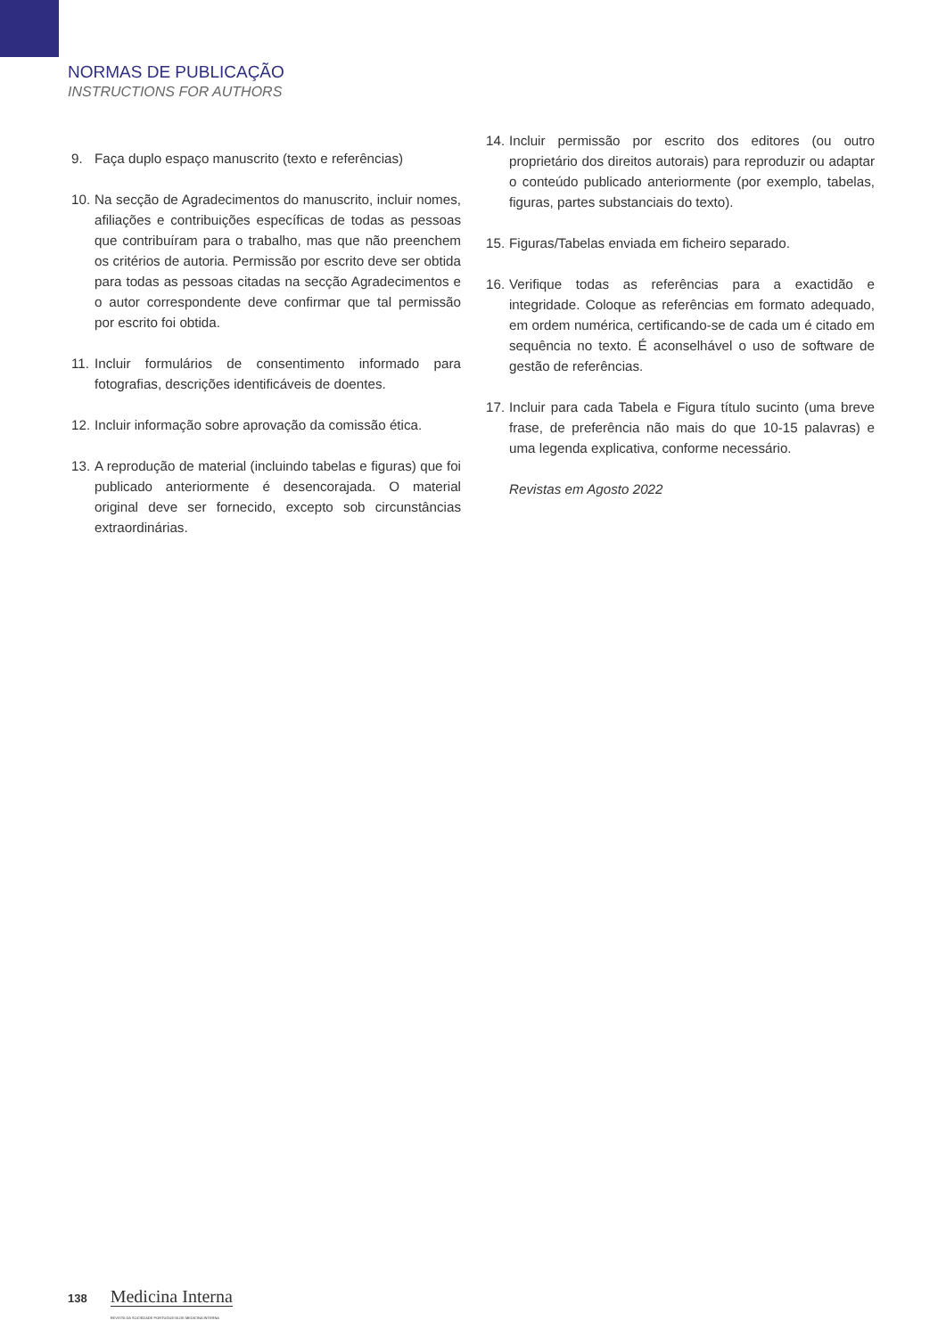NORMAS DE PUBLICAÇÃO
INSTRUCTIONS FOR AUTHORS
9. Faça duplo espaço manuscrito (texto e referências)
10. Na secção de Agradecimentos do manuscrito, incluir nomes, afiliações e contribuições específicas de todas as pessoas que contribuíram para o trabalho, mas que não preenchem os critérios de autoria. Permissão por escrito deve ser obtida para todas as pessoas citadas na secção Agradecimentos e o autor correspondente deve confirmar que tal permissão por escrito foi obtida.
11. Incluir formulários de consentimento informado para fotografias, descrições identificáveis de doentes.
12. Incluir informação sobre aprovação da comissão ética.
13. A reprodução de material (incluindo tabelas e figuras) que foi publicado anteriormente é desencorajada. O material original deve ser fornecido, excepto sob circunstâncias extraordinárias.
14. Incluir permissão por escrito dos editores (ou outro proprietário dos direitos autorais) para reproduzir ou adaptar o conteúdo publicado anteriormente (por exemplo, tabelas, figuras, partes substanciais do texto).
15. Figuras/Tabelas enviada em ficheiro separado.
16. Verifique todas as referências para a exactidão e integridade. Coloque as referências em formato adequado, em ordem numérica, certificando-se de cada um é citado em sequência no texto. É aconselhável o uso de software de gestão de referências.
17. Incluir para cada Tabela e Figura título sucinto (uma breve frase, de preferência não mais do que 10-15 palavras) e uma legenda explicativa, conforme necessário.
Revistas em Agosto 2022
138 Medicina Interna
REVISTA DA SOCIEDADE PORTUGUESA DE MEDICINA INTERNA